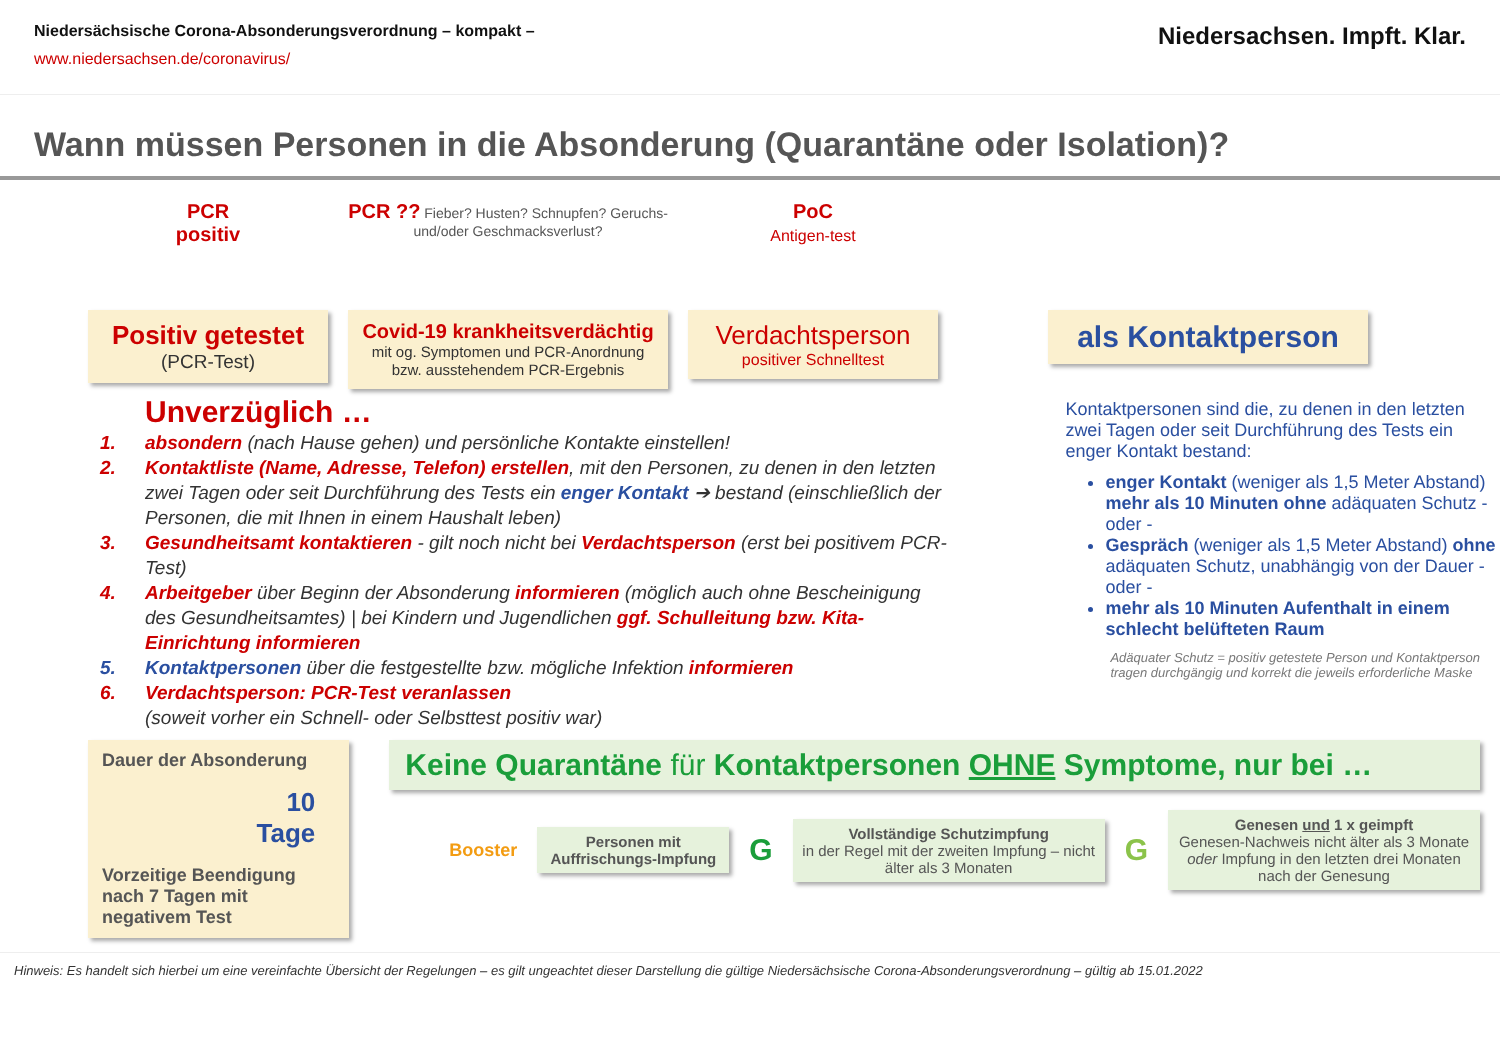Niedersächsische Corona-Absonderungsverordnung – kompakt –
www.niedersachsen.de/coronavirus/
Niedersachsen. Impft. Klar.
Wann müssen Personen in die Absonderung (Quarantäne oder Isolation)?
PCR
positiv
Positiv getestet
(PCR-Test)
PCR ?? Fieber? Husten? Schnupfen? Geruchs- und/oder Geschmacksverlust?
Covid-19 krankheitsverdächtig
mit og. Symptomen und PCR-Anordnung bzw. ausstehendem PCR-Ergebnis
PoC
Antigen-test
Verdachtsperson
positiver Schnelltest
als Kontaktperson
Unverzüglich …
1. absondern (nach Hause gehen) und persönliche Kontakte einstellen!
2. Kontaktliste (Name, Adresse, Telefon) erstellen, mit den Personen, zu denen in den letzten zwei Tagen oder seit Durchführung des Tests ein enger Kontakt ➔ bestand (einschließlich der Personen, die mit Ihnen in einem Haushalt leben)
3. Gesundheitsamt kontaktieren - gilt noch nicht bei Verdachtsperson (erst bei positivem PCR-Test)
4. Arbeitgeber über Beginn der Absonderung informieren (möglich auch ohne Bescheinigung des Gesundheitsamtes) | bei Kindern und Jugendlichen ggf. Schulleitung bzw. Kita-Einrichtung informieren
5. Kontaktpersonen über die festgestellte bzw. mögliche Infektion informieren
6. Verdachtsperson: PCR-Test veranlassen
(soweit vorher ein Schnell- oder Selbsttest positiv war)
Kontaktpersonen sind die, zu denen in den letzten zwei Tagen oder seit Durchführung des Tests ein enger Kontakt bestand:
enger Kontakt (weniger als 1,5 Meter Abstand) mehr als 10 Minuten ohne adäquaten Schutz - oder -
Gespräch (weniger als 1,5 Meter Abstand) ohne adäquaten Schutz, unabhängig von der Dauer - oder -
mehr als 10 Minuten Aufenthalt in einem schlecht belüfteten Raum
Adäquater Schutz = positiv getestete Person und Kontaktperson tragen durchgängig und korrekt die jeweils erforderliche Maske
Dauer der Absonderung
10
Tage
Vorzeitige Beendigung nach 7 Tagen mit negativem Test
Keine Quarantäne für Kontaktpersonen OHNE Symptome, nur bei …
Booster
Personen mit Auffrischungs-Impfung
G
Vollständige Schutzimpfung
in der Regel mit der zweiten Impfung – nicht älter als 3 Monaten
G
Genesen und 1 x geimpft
Genesen-Nachweis nicht älter als 3 Monate oder Impfung in den letzten drei Monaten nach der Genesung
Hinweis: Es handelt sich hierbei um eine vereinfachte Übersicht der Regelungen – es gilt ungeachtet dieser Darstellung die gültige Niedersächsische Corona-Absonderungsverordnung – gültig ab 15.01.2022